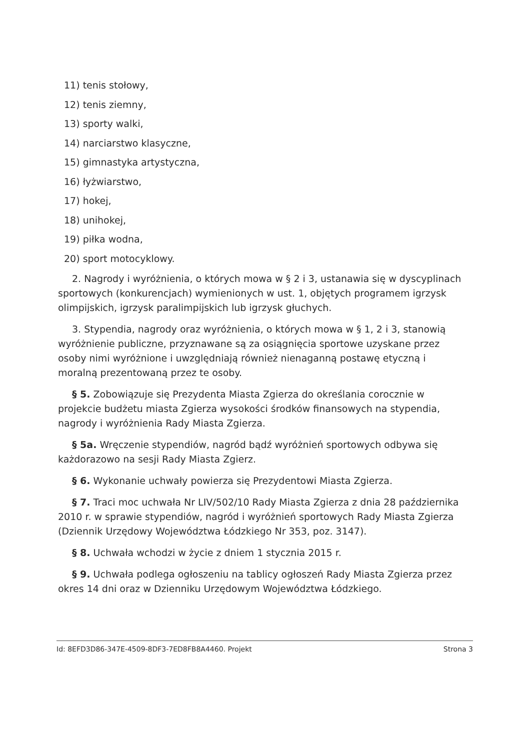11) tenis stołowy,
12) tenis ziemny,
13) sporty walki,
14) narciarstwo klasyczne,
15) gimnastyka artystyczna,
16) łyżwiarstwo,
17) hokej,
18) unihokej,
19) piłka wodna,
20) sport motocyklowy.
2. Nagrody i wyróżnienia, o których mowa w § 2 i 3, ustanawia się w dyscyplinach sportowych (konkurencjach) wymienionych w ust. 1, objętych programem igrzysk olimpijskich, igrzysk paralimpijskich lub igrzysk głuchych.
3. Stypendia, nagrody oraz wyróżnienia, o których mowa w § 1, 2 i 3, stanowią wyróżnienie publiczne, przyznawane są za osiągnięcia sportowe uzyskane przez osoby nimi wyróżnione i uwzględniają również nienaganną postawę etyczną i moralną prezentowaną przez te osoby.
§ 5. Zobowiązuje się Prezydenta Miasta Zgierza do określania corocznie w projekcie budżetu miasta Zgierza wysokości środków finansowych na stypendia, nagrody i wyróżnienia Rady Miasta Zgierza.
§ 5a. Wręczenie stypendiów, nagród bądź wyróżnień sportowych odbywa się każdorazowo na sesji Rady Miasta Zgierz.
§ 6. Wykonanie uchwały powierza się Prezydentowi Miasta Zgierza.
§ 7. Traci moc uchwała Nr LIV/502/10 Rady Miasta Zgierza z dnia 28 października 2010 r. w sprawie stypendiów, nagród i wyróżnień sportowych Rady Miasta Zgierza (Dziennik Urzędowy Województwa Łódzkiego Nr 353, poz. 3147).
§ 8. Uchwała wchodzi w życie z dniem 1 stycznia 2015 r.
§ 9. Uchwała podlega ogłoszeniu na tablicy ogłoszeń Rady Miasta Zgierza przez okres 14 dni oraz w Dzienniku Urzędowym Województwa Łódzkiego.
Id: 8EFD3D86-347E-4509-8DF3-7ED8FB8A4460. Projekt Strona 3